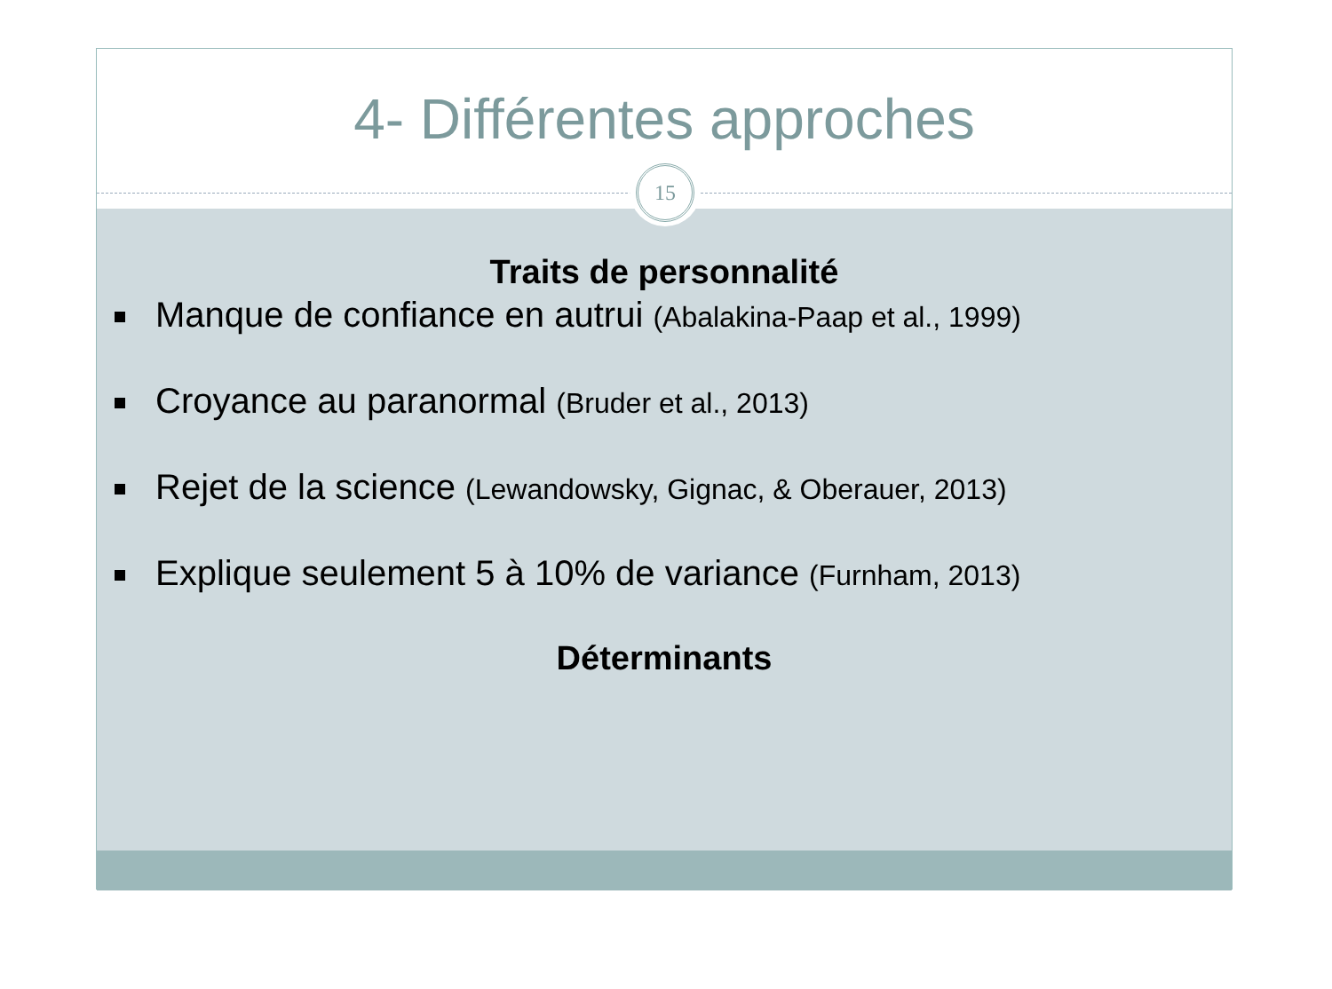4- Différentes approches
15
Traits de personnalité
Manque de confiance en autrui (Abalakina-Paap et al., 1999)
Croyance au paranormal (Bruder et al., 2013)
Rejet de la science (Lewandowsky, Gignac, & Oberauer, 2013)
Explique seulement 5 à 10% de variance (Furnham, 2013)
Déterminants